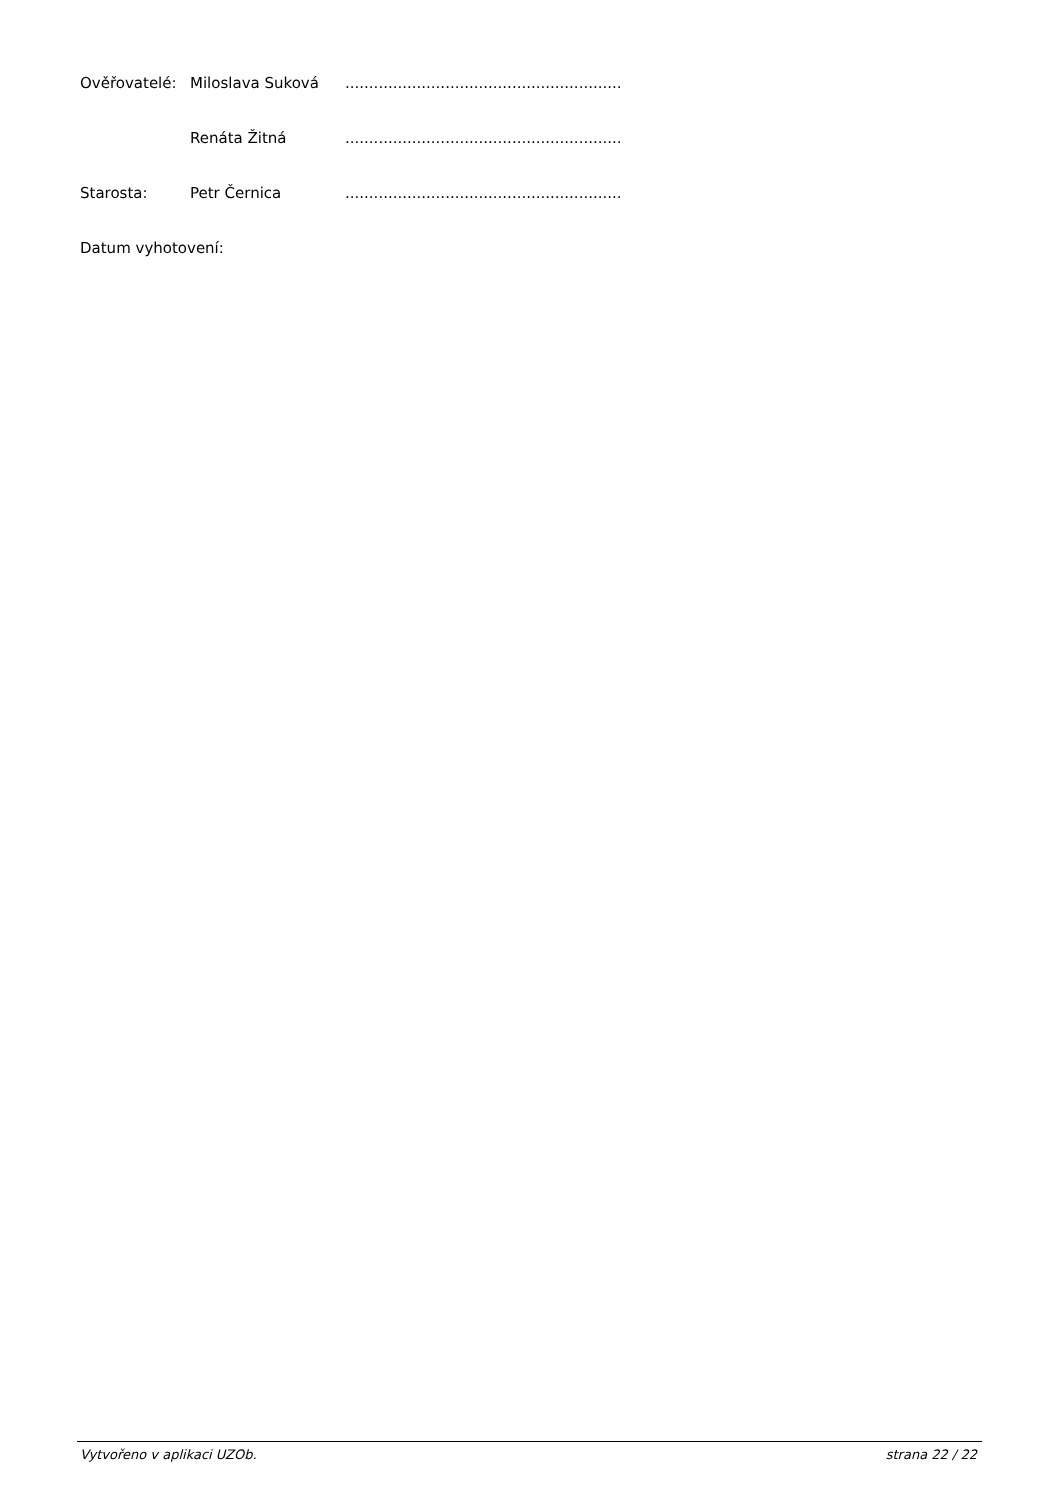Ověřovatelé: Miloslava Suková..........................................................
Renáta Žitná..........................................................
Starosta: Petr Černica..........................................................
Datum vyhotovení:
Vytvořeno v aplikaci UZOb. strana 22 / 22